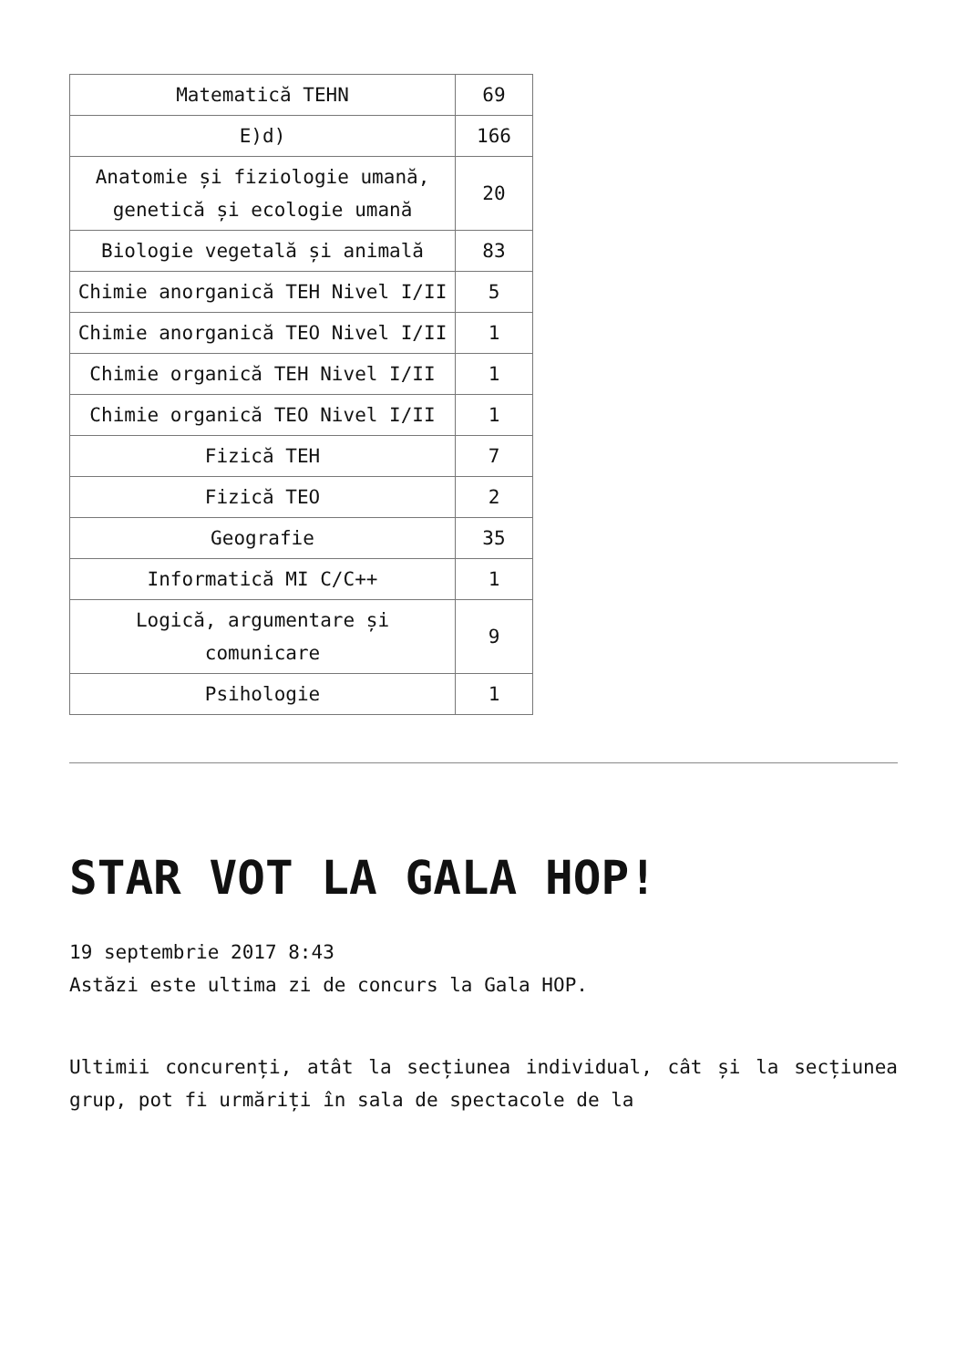| Matematică TEHN | 69 |
| E)d) | 166 |
| Anatomie și fiziologie umană, genetică și ecologie umană | 20 |
| Biologie vegetală și animală | 83 |
| Chimie anorganică TEH Nivel I/II | 5 |
| Chimie anorganică TEO Nivel I/II | 1 |
| Chimie organică TEH Nivel I/II | 1 |
| Chimie organică TEO Nivel I/II | 1 |
| Fizică TEH | 7 |
| Fizică TEO | 2 |
| Geografie | 35 |
| Informatică MI C/C++ | 1 |
| Logică, argumentare și comunicare | 9 |
| Psihologie | 1 |
STAR VOT LA GALA HOP!
19 septembrie 2017 8:43
Astăzi este ultima zi de concurs la Gala HOP.
Ultimii concurenți, atât la secțiunea individual, cât și la secțiunea grup, pot fi urmăriți în sala de spectacole de la